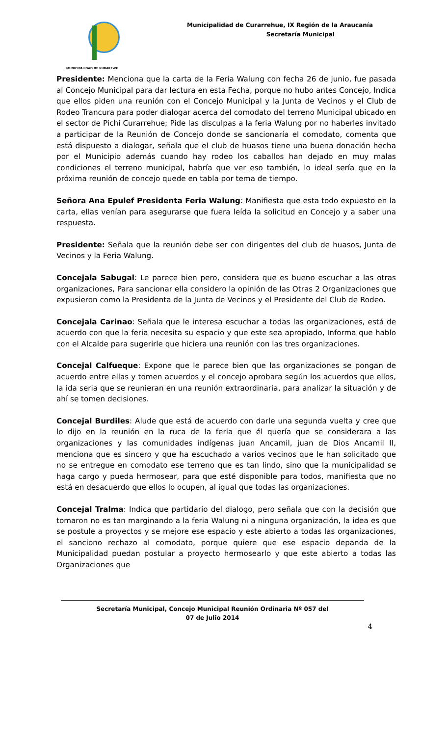MUNICIPALIDAD DE KURAREWE
Municipalidad de Curarrehue, IX Región de la Araucanía
Secretaría Municipal
Presidente: Menciona que la carta de la Feria Walung con fecha 26 de junio, fue pasada al Concejo Municipal para dar lectura en esta Fecha, porque no hubo antes Concejo, Indica que ellos piden una reunión con el Concejo Municipal y la Junta de Vecinos y el Club de Rodeo Trancura para poder dialogar acerca del comodato del terreno Municipal ubicado en el sector de Pichi Curarrehue; Pide las disculpas a la feria Walung por no haberles invitado a participar de la Reunión de Concejo donde se sancionaría el comodato, comenta que está dispuesto a dialogar, señala que el club de huasos tiene una buena donación hecha por el Municipio además cuando hay rodeo los caballos han dejado en muy malas condiciones el terreno municipal, habría que ver eso también, lo ideal sería que en la próxima reunión de concejo quede en tabla por tema de tiempo.
Señora Ana Epulef Presidenta Feria Walung: Manifiesta que esta todo expuesto en la carta, ellas venían para asegurarse que fuera leída la solicitud en Concejo y a saber una respuesta.
Presidente: Señala que la reunión debe ser con dirigentes del club de huasos, Junta de Vecinos y la Feria Walung.
Concejala Sabugal: Le parece bien pero, considera que es bueno escuchar a las otras organizaciones, Para sancionar ella considero la opinión de las Otras 2 Organizaciones que expusieron como la Presidenta de la Junta de Vecinos y el Presidente del Club de Rodeo.
Concejala Carinao: Señala que le interesa escuchar a todas las organizaciones, está de acuerdo con que la feria necesita su espacio y que este sea apropiado, Informa que hablo con el Alcalde para sugerirle que hiciera una reunión con las tres organizaciones.
Concejal Calfueque: Expone que le parece bien que las organizaciones se pongan de acuerdo entre ellas y tomen acuerdos y el concejo aprobara según los acuerdos que ellos, la ida seria que se reunieran en una reunión extraordinaria, para analizar la situación y de ahí se tomen decisiones.
Concejal Burdiles: Alude que está de acuerdo con darle una segunda vuelta y cree que lo dijo en la reunión en la ruca de la feria que él quería que se considerara a las organizaciones y las comunidades indígenas juan Ancamil, juan de Dios Ancamil II, menciona que es sincero y que ha escuchado a varios vecinos que le han solicitado que no se entregue en comodato ese terreno que es tan lindo, sino que la municipalidad se haga cargo y pueda hermosear, para que esté disponible para todos, manifiesta que no está en desacuerdo que ellos lo ocupen, al igual que todas las organizaciones.
Concejal Tralma: Indica que partidario del dialogo, pero señala que con la decisión que tomaron no es tan marginando a la feria Walung ni a ninguna organización, la idea es que se postule a proyectos y se mejore ese espacio y este abierto a todas las organizaciones, el sanciono rechazo al comodato, porque quiere que ese espacio depanda de la Municipalidad puedan postular a proyecto hermosearlo y que este abierto a todas las Organizaciones que
Secretaría Municipal, Concejo Municipal Reunión Ordinaria Nº 057 del
07 de Julio 2014
4